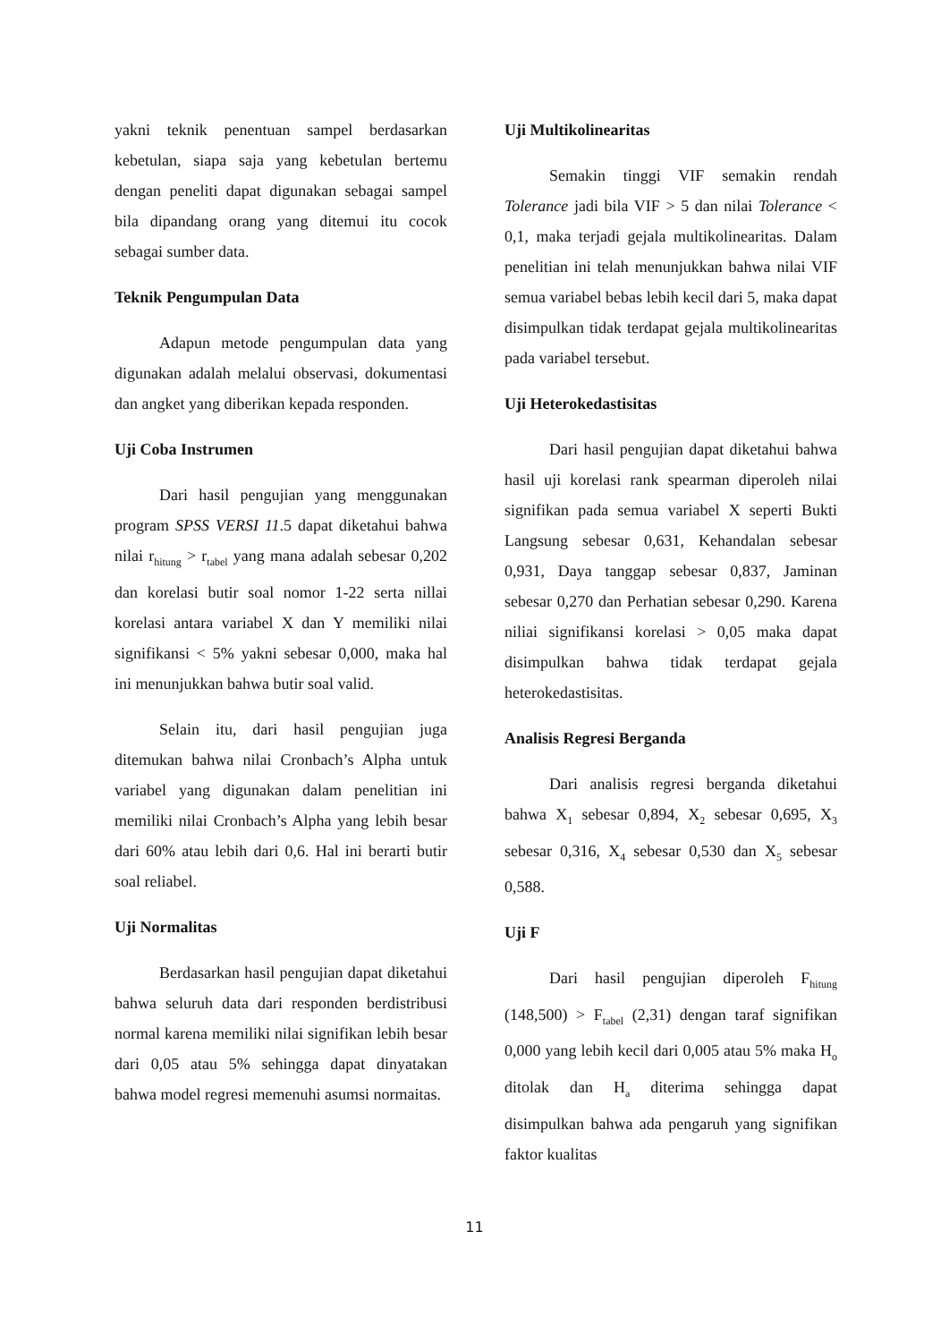yakni teknik penentuan sampel berdasarkan kebetulan, siapa saja yang kebetulan bertemu dengan peneliti dapat digunakan sebagai sampel bila dipandang orang yang ditemui itu cocok sebagai sumber data.
Teknik Pengumpulan Data
Adapun metode pengumpulan data yang digunakan adalah melalui observasi, dokumentasi dan angket yang diberikan kepada responden.
Uji Coba Instrumen
Dari hasil pengujian yang menggunakan program SPSS VERSI 11.5 dapat diketahui bahwa nilai r<sub>hitung</sub> > r<sub>tabel</sub> yang mana adalah sebesar 0,202 dan korelasi butir soal nomor 1-22 serta nillai korelasi antara variabel X dan Y memiliki nilai signifikansi < 5% yakni sebesar 0,000, maka hal ini menunjukkan bahwa butir soal valid.
Selain itu, dari hasil pengujian juga ditemukan bahwa nilai Cronbach’s Alpha untuk variabel yang digunakan dalam penelitian ini memiliki nilai Cronbach’s Alpha yang lebih besar dari 60% atau lebih dari 0,6. Hal ini berarti butir soal reliabel.
Uji Normalitas
Berdasarkan hasil pengujian dapat diketahui bahwa seluruh data dari responden berdistribusi normal karena memiliki nilai signifikan lebih besar dari 0,05 atau 5% sehingga dapat dinyatakan bahwa model regresi memenuhi asumsi normaitas.
Uji Multikolinearitas
Semakin tinggi VIF semakin rendah Tolerance jadi bila VIF > 5 dan nilai Tolerance < 0,1, maka terjadi gejala multikolinearitas. Dalam penelitian ini telah menunjukkan bahwa nilai VIF semua variabel bebas lebih kecil dari 5, maka dapat disimpulkan tidak terdapat gejala multikolinearitas pada variabel tersebut.
Uji Heterokedastisitas
Dari hasil pengujian dapat diketahui bahwa hasil uji korelasi rank spearman diperoleh nilai signifikan pada semua variabel X seperti Bukti Langsung sebesar 0,631, Kehandalan sebesar 0,931, Daya tanggap sebesar 0,837, Jaminan sebesar 0,270 dan Perhatian sebesar 0,290. Karena niliai signifikansi korelasi > 0,05 maka dapat disimpulkan bahwa tidak terdapat gejala heterokedastisitas.
Analisis Regresi Berganda
Dari analisis regresi berganda diketahui bahwa X<sub>1</sub> sebesar 0,894, X<sub>2</sub> sebesar 0,695, X<sub>3</sub> sebesar 0,316, X<sub>4</sub> sebesar 0,530 dan X<sub>5</sub> sebesar 0,588.
Uji F
Dari hasil pengujian diperoleh F<sub>hitung</sub> (148,500) > F<sub>tabel</sub> (2,31) dengan taraf signifikan 0,000 yang lebih kecil dari 0,005 atau 5% maka H<sub>o</sub> ditolak dan H<sub>a</sub> diterima sehingga dapat disimpulkan bahwa ada pengaruh yang signifikan faktor kualitas
11